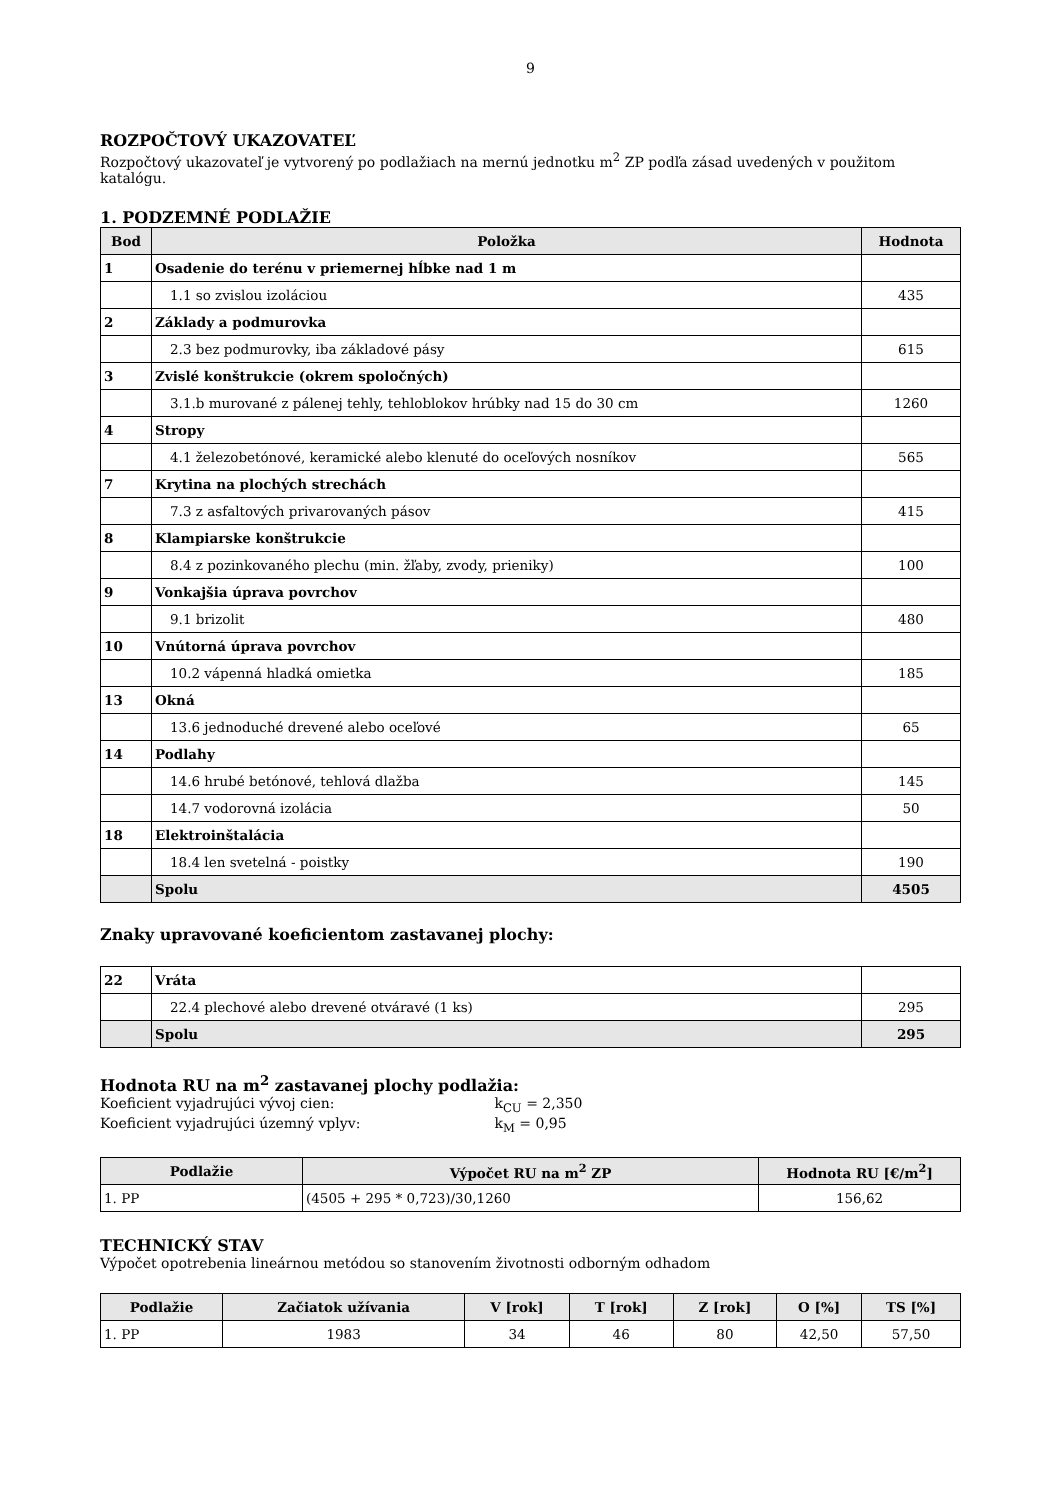9
ROZPOČTOVÝ UKAZOVATEĽ
Rozpočtový ukazovateľ je vytvorený po podlažiach na mernú jednotku m<sup>2</sup> ZP podľa zásad uvedených v použitom katalógu.
1. PODZEMNÉ PODLAŽIE
| Bod | Položka | Hodnota |
| --- | --- | --- |
| 1 | Osadenie do terénu v priemernej hĺbke nad 1 m | |
| | 1.1 so zvislou izoláciou | 435 |
| 2 | Základy a podmurovka | |
| | 2.3 bez podmurovky, iba základové pásy | 615 |
| 3 | Zvislé konštrukcie (okrem spoločných) | |
| | 3.1.b murované z pálenej tehly, tehloblokov hrúbky nad 15 do 30 cm | 1260 |
| 4 | Stropy | |
| | 4.1 železobetónové, keramické alebo klenuté do oceľových nosníkov | 565 |
| 7 | Krytina na plochých strechách | |
| | 7.3 z asfaltových privarovaných pásov | 415 |
| 8 | Klampiarske konštrukcie | |
| | 8.4 z pozinkovaného plechu (min. žľaby, zvody, prieniky) | 100 |
| 9 | Vonkajšia úprava povrchov | |
| | 9.1 brizolit | 480 |
| 10 | Vnútorná úprava povrchov | |
| | 10.2 vápenná hladká omietka | 185 |
| 13 | Okná | |
| | 13.6 jednoduché drevené alebo oceľové | 65 |
| 14 | Podlahy | |
| | 14.6 hrubé betónové, tehlová dlažba | 145 |
| | 14.7 vodorovná izolácia | 50 |
| 18 | Elektroinštalácia | |
| | 18.4 len svetelná - poistky | 190 |
| | Spolu | 4505 |
Znaky upravované koeficientom zastavanej plochy:
| 22 | Vráta | |
| | 22.4 plechové alebo drevené otváravé (1 ks) | 295 |
| | Spolu | 295 |
Hodnota RU na m<sup>2</sup> zastavanej plochy podlažia:
Koeficient vyjadrujúci vývoj cien: k<sub>CU</sub> = 2,350
Koeficient vyjadrujúci územný vplyv: k<sub>M</sub> = 0,95
| Podlažie | Výpočet RU na m<sup>2</sup> ZP | Hodnota RU [€/m<sup>2</sup>] |
| --- | --- | --- |
| 1. PP | (4505 + 295 * 0,723)/30,1260 | 156,62 |
TECHNICKÝ STAV
Výpočet opotrebenia lineárnou metódou so stanovením životnosti odborným odhadom
| Podlažie | Začiatok užívania | V [rok] | T [rok] | Z [rok] | O [%] | TS [%] |
| --- | --- | --- | --- | --- | --- | --- |
| 1. PP | 1983 | 34 | 46 | 80 | 42,50 | 57,50 |